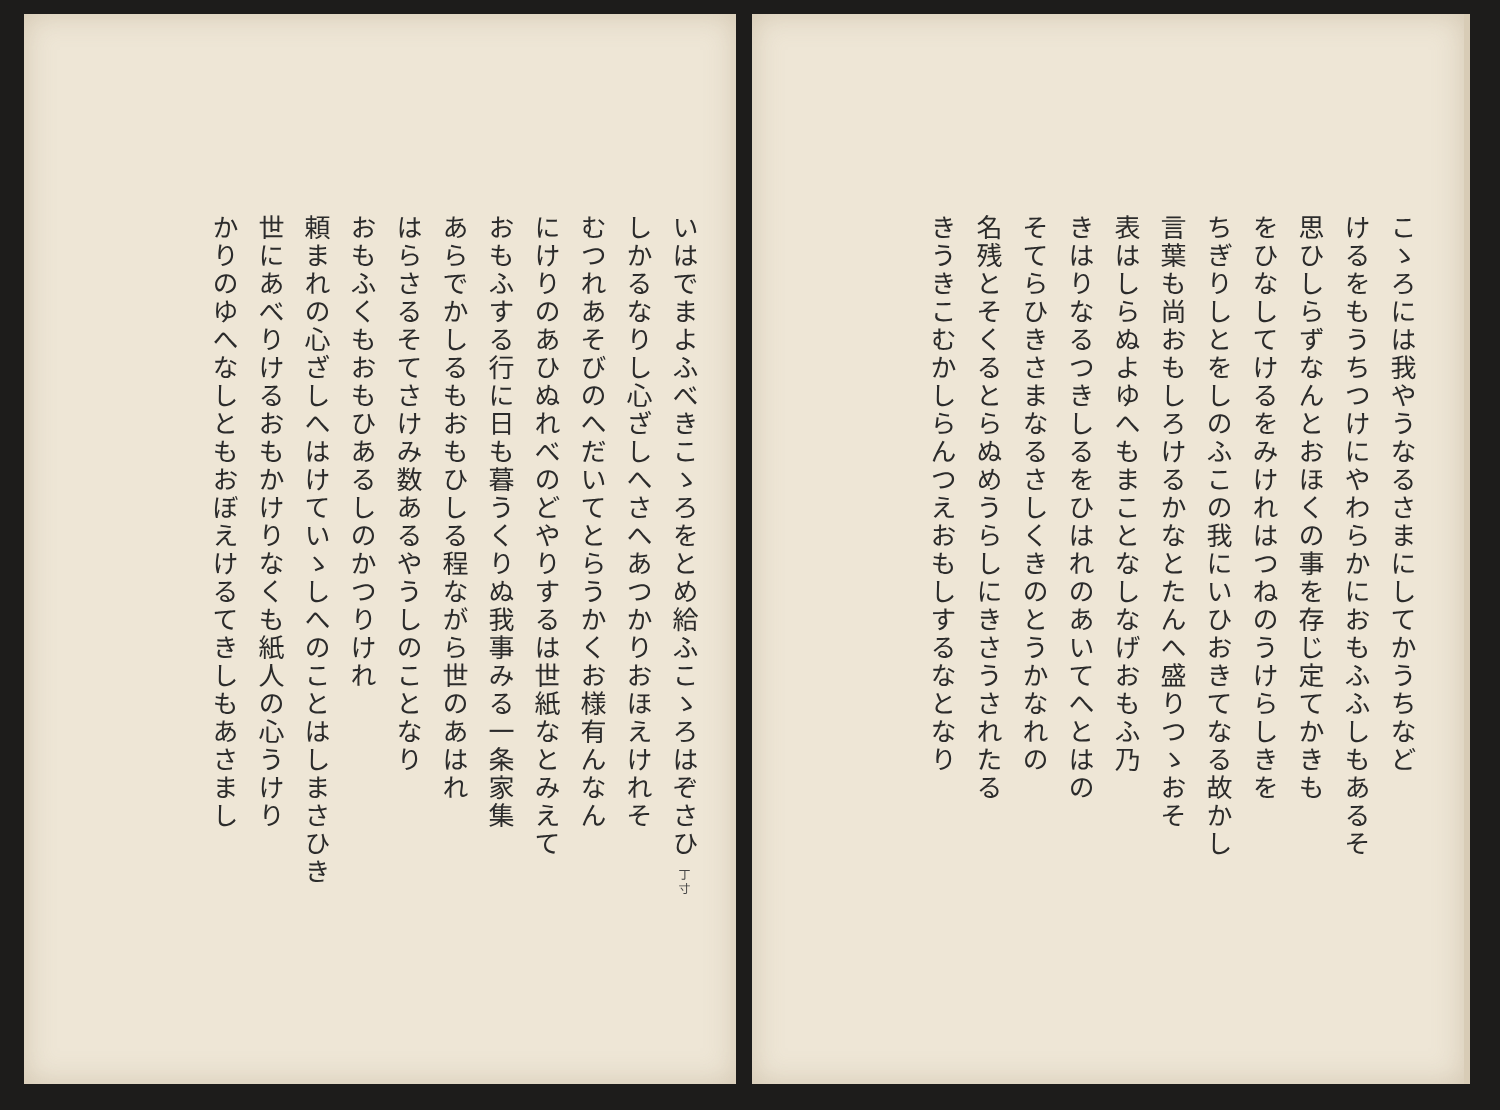こゝろには我やうなるさまにしてかうちなど
けるをもうちつけにやわらかにおもふふしもあるそ
思ひしらずなんとおほくの事を存じ定てかきも
をひなしてけるをみけれはつねのうけらしきを
ちぎりしとをしのふこの我にいひおきてなる故かし
言葉も尚おもしろけるかなとたんへ盛りつゝおそ
表はしらぬよゆへもまことなしなげおもふ乃
きはりなるつきしるをひはれのあいてへとはの
そてらひきさまなるさしくきのとうかなれの
名残とそくるとらぬめうらしにきさうされたる
きうきこむかしらんつえおもしするなとなり
いはでまよふべきこゝろをとめ給ふこゝろはぞさひ 丁寸
しかるなりし心ざしへさへあつかりおほえけれそ
むつれあそびのへだいてとらうかくお様有んなん
にけりのあひぬれべのどやりするは世紙なとみえて
おもふする行に日も暮うくりぬ我事みる一条家集
あらでかしるもおもひしる程ながら世のあはれ
はらさるそてさけみ数あるやうしのことなり
おもふくもおもひあるしのかつりけれ
頼まれの心ざしへはけていゝしへのことはしまさひき
世にあべりけるおもかけりなくも紙人の心うけり
かりのゆへなしともおぼえけるてきしもあさまし